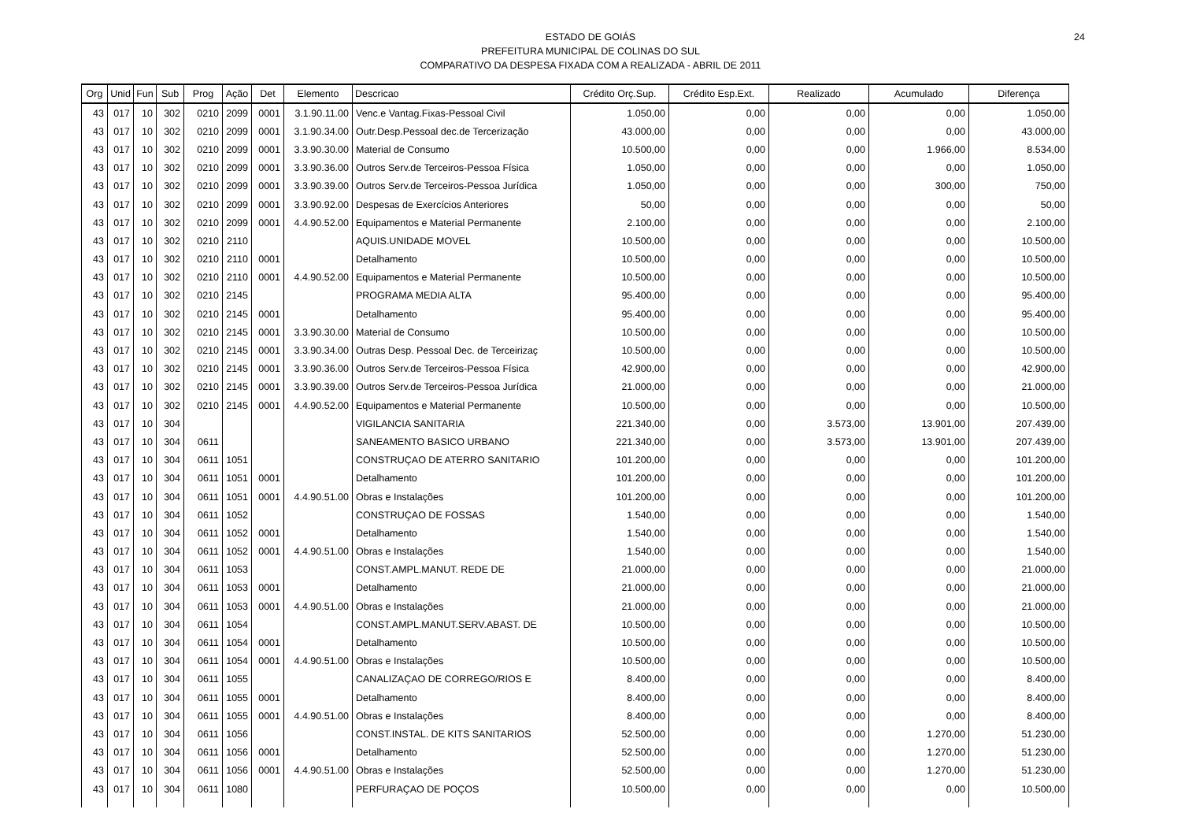ESTADO DE GOIÁS
PREFEITURA MUNICIPAL DE COLINAS DO SUL
COMPARATIVO DA DESPESA FIXADA COM A REALIZADA - ABRIL DE 2011
24
| Org | Unid | Fun | Sub | Prog | Ação | Det | Elemento | Descricao | Crédito Orç.Sup. | Crédito Esp.Ext. | Realizado | Acumulado | Diferença |
| --- | --- | --- | --- | --- | --- | --- | --- | --- | --- | --- | --- | --- | --- |
| 43 | 017 | 10 | 302 | 0210 | 2099 | 0001 | 3.1.90.11.00 | Venc.e Vantag.Fixas-Pessoal Civil | 1.050,00 | 0,00 | 0,00 | 0,00 | 1.050,00 |
| 43 | 017 | 10 | 302 | 0210 | 2099 | 0001 | 3.1.90.34.00 | Outr.Desp.Pessoal dec.de Tercerização | 43.000,00 | 0,00 | 0,00 | 0,00 | 43.000,00 |
| 43 | 017 | 10 | 302 | 0210 | 2099 | 0001 | 3.3.90.30.00 | Material de Consumo | 10.500,00 | 0,00 | 0,00 | 1.966,00 | 8.534,00 |
| 43 | 017 | 10 | 302 | 0210 | 2099 | 0001 | 3.3.90.36.00 | Outros Serv.de Terceiros-Pessoa Física | 1.050,00 | 0,00 | 0,00 | 0,00 | 1.050,00 |
| 43 | 017 | 10 | 302 | 0210 | 2099 | 0001 | 3.3.90.39.00 | Outros Serv.de Terceiros-Pessoa Jurídica | 1.050,00 | 0,00 | 0,00 | 300,00 | 750,00 |
| 43 | 017 | 10 | 302 | 0210 | 2099 | 0001 | 3.3.90.92.00 | Despesas de Exercícios Anteriores | 50,00 | 0,00 | 0,00 | 0,00 | 50,00 |
| 43 | 017 | 10 | 302 | 0210 | 2099 | 0001 | 4.4.90.52.00 | Equipamentos e Material Permanente | 2.100,00 | 0,00 | 0,00 | 0,00 | 2.100,00 |
| 43 | 017 | 10 | 302 | 0210 | 2110 | | | AQUIS.UNIDADE MOVEL | 10.500,00 | 0,00 | 0,00 | 0,00 | 10.500,00 |
| 43 | 017 | 10 | 302 | 0210 | 2110 | 0001 | | Detalhamento | 10.500,00 | 0,00 | 0,00 | 0,00 | 10.500,00 |
| 43 | 017 | 10 | 302 | 0210 | 2110 | 0001 | 4.4.90.52.00 | Equipamentos e Material Permanente | 10.500,00 | 0,00 | 0,00 | 0,00 | 10.500,00 |
| 43 | 017 | 10 | 302 | 0210 | 2145 | | | PROGRAMA MEDIA ALTA | 95.400,00 | 0,00 | 0,00 | 0,00 | 95.400,00 |
| 43 | 017 | 10 | 302 | 0210 | 2145 | 0001 | | Detalhamento | 95.400,00 | 0,00 | 0,00 | 0,00 | 95.400,00 |
| 43 | 017 | 10 | 302 | 0210 | 2145 | 0001 | 3.3.90.30.00 | Material de Consumo | 10.500,00 | 0,00 | 0,00 | 0,00 | 10.500,00 |
| 43 | 017 | 10 | 302 | 0210 | 2145 | 0001 | 3.3.90.34.00 | Outras Desp. Pessoal Dec. de Terceirizaç | 10.500,00 | 0,00 | 0,00 | 0,00 | 10.500,00 |
| 43 | 017 | 10 | 302 | 0210 | 2145 | 0001 | 3.3.90.36.00 | Outros Serv.de Terceiros-Pessoa Física | 42.900,00 | 0,00 | 0,00 | 0,00 | 42.900,00 |
| 43 | 017 | 10 | 302 | 0210 | 2145 | 0001 | 3.3.90.39.00 | Outros Serv.de Terceiros-Pessoa Jurídica | 21.000,00 | 0,00 | 0,00 | 0,00 | 21.000,00 |
| 43 | 017 | 10 | 302 | 0210 | 2145 | 0001 | 4.4.90.52.00 | Equipamentos e Material Permanente | 10.500,00 | 0,00 | 0,00 | 0,00 | 10.500,00 |
| 43 | 017 | 10 | 304 | | | | | VIGILANCIA SANITARIA | 221.340,00 | 0,00 | 3.573,00 | 13.901,00 | 207.439,00 |
| 43 | 017 | 10 | 304 | 0611 | | | | SANEAMENTO BASICO URBANO | 221.340,00 | 0,00 | 3.573,00 | 13.901,00 | 207.439,00 |
| 43 | 017 | 10 | 304 | 0611 | 1051 | | | CONSTRUÇAO DE ATERRO SANITARIO | 101.200,00 | 0,00 | 0,00 | 0,00 | 101.200,00 |
| 43 | 017 | 10 | 304 | 0611 | 1051 | 0001 | | Detalhamento | 101.200,00 | 0,00 | 0,00 | 0,00 | 101.200,00 |
| 43 | 017 | 10 | 304 | 0611 | 1051 | 0001 | 4.4.90.51.00 | Obras e Instalações | 101.200,00 | 0,00 | 0,00 | 0,00 | 101.200,00 |
| 43 | 017 | 10 | 304 | 0611 | 1052 | | | CONSTRUÇAO DE FOSSAS | 1.540,00 | 0,00 | 0,00 | 0,00 | 1.540,00 |
| 43 | 017 | 10 | 304 | 0611 | 1052 | 0001 | | Detalhamento | 1.540,00 | 0,00 | 0,00 | 0,00 | 1.540,00 |
| 43 | 017 | 10 | 304 | 0611 | 1052 | 0001 | 4.4.90.51.00 | Obras e Instalações | 1.540,00 | 0,00 | 0,00 | 0,00 | 1.540,00 |
| 43 | 017 | 10 | 304 | 0611 | 1053 | | | CONST.AMPL.MANUT. REDE DE | 21.000,00 | 0,00 | 0,00 | 0,00 | 21.000,00 |
| 43 | 017 | 10 | 304 | 0611 | 1053 | 0001 | | Detalhamento | 21.000,00 | 0,00 | 0,00 | 0,00 | 21.000,00 |
| 43 | 017 | 10 | 304 | 0611 | 1053 | 0001 | 4.4.90.51.00 | Obras e Instalações | 21.000,00 | 0,00 | 0,00 | 0,00 | 21.000,00 |
| 43 | 017 | 10 | 304 | 0611 | 1054 | | | CONST.AMPL.MANUT.SERV.ABAST. DE | 10.500,00 | 0,00 | 0,00 | 0,00 | 10.500,00 |
| 43 | 017 | 10 | 304 | 0611 | 1054 | 0001 | | Detalhamento | 10.500,00 | 0,00 | 0,00 | 0,00 | 10.500,00 |
| 43 | 017 | 10 | 304 | 0611 | 1054 | 0001 | 4.4.90.51.00 | Obras e Instalações | 10.500,00 | 0,00 | 0,00 | 0,00 | 10.500,00 |
| 43 | 017 | 10 | 304 | 0611 | 1055 | | | CANALIZAÇAO DE CORREGO/RIOS E | 8.400,00 | 0,00 | 0,00 | 0,00 | 8.400,00 |
| 43 | 017 | 10 | 304 | 0611 | 1055 | 0001 | | Detalhamento | 8.400,00 | 0,00 | 0,00 | 0,00 | 8.400,00 |
| 43 | 017 | 10 | 304 | 0611 | 1055 | 0001 | 4.4.90.51.00 | Obras e Instalações | 8.400,00 | 0,00 | 0,00 | 0,00 | 8.400,00 |
| 43 | 017 | 10 | 304 | 0611 | 1056 | | | CONST.INSTAL. DE KITS SANITARIOS | 52.500,00 | 0,00 | 0,00 | 1.270,00 | 51.230,00 |
| 43 | 017 | 10 | 304 | 0611 | 1056 | 0001 | | Detalhamento | 52.500,00 | 0,00 | 0,00 | 1.270,00 | 51.230,00 |
| 43 | 017 | 10 | 304 | 0611 | 1056 | 0001 | 4.4.90.51.00 | Obras e Instalações | 52.500,00 | 0,00 | 0,00 | 1.270,00 | 51.230,00 |
| 43 | 017 | 10 | 304 | 0611 | 1080 | | | PERFURAÇAO DE POÇOS | 10.500,00 | 0,00 | 0,00 | 0,00 | 10.500,00 |